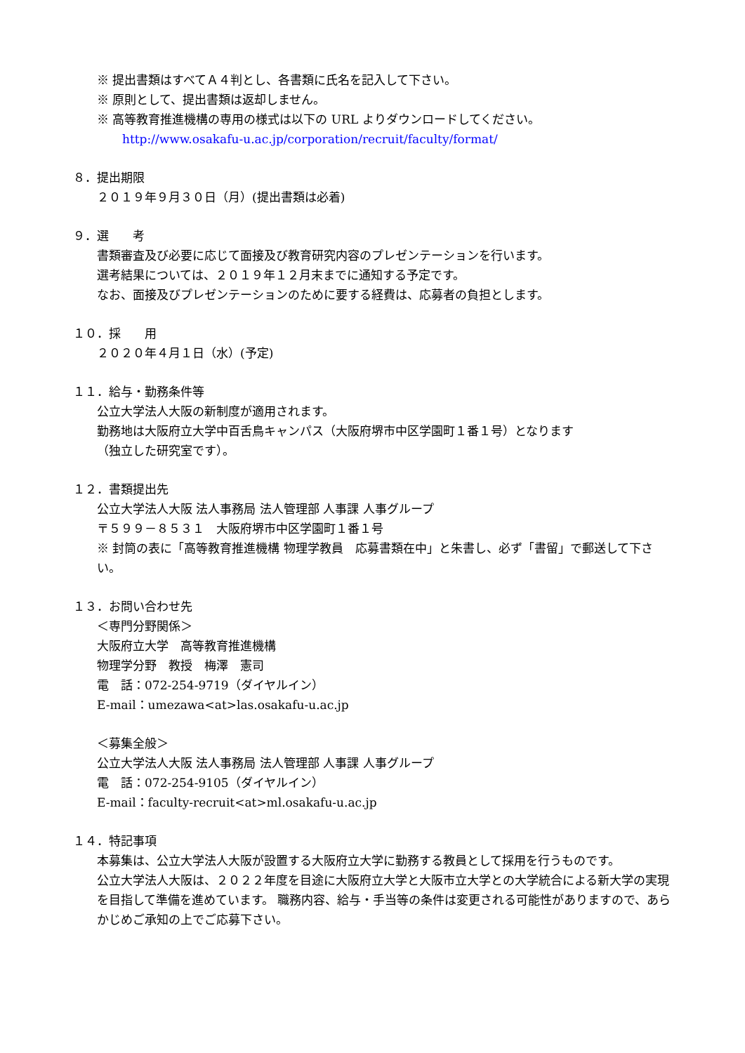※ 提出書類はすべてＡ４判とし、各書類に氏名を記入して下さい。
※ 原則として、提出書類は返却しません。
※ 高等教育推進機構の専用の様式は以下の URL よりダウンロードしてください。
http://www.osakafu-u.ac.jp/corporation/recruit/faculty/format/
８．提出期限
２０１９年９月３０日（月）(提出書類は必着)
９．選　　考
書類審査及び必要に応じて面接及び教育研究内容のプレゼンテーションを行います。
選考結果については、２０１９年１２月末までに通知する予定です。
なお、面接及びプレゼンテーションのために要する経費は、応募者の負担とします。
１０．採　　用
２０２０年４月１日（水）(予定)
１１．給与・勤務条件等
公立大学法人大阪の新制度が適用されます。
勤務地は大阪府立大学中百舌鳥キャンパス（大阪府堺市中区学園町１番１号）となります
（独立した研究室です）。
１２．書類提出先
公立大学法人大阪 法人事務局 法人管理部 人事課 人事グループ
〒５９９－８５３１　大阪府堺市中区学園町１番１号
※ 封筒の表に「高等教育推進機構 物理学教員　応募書類在中」と朱書し、必ず「書留」で郵送して下さい。
１３．お問い合わせ先
＜専門分野関係＞
大阪府立大学　高等教育推進機構
物理学分野　教授　梅澤　憲司
電　話：072-254-9719（ダイヤルイン）
E-mail：umezawa<at>las.osakafu-u.ac.jp
＜募集全般＞
公立大学法人大阪 法人事務局 法人管理部 人事課 人事グループ
電　話：072-254-9105（ダイヤルイン）
E-mail：faculty-recruit<at>ml.osakafu-u.ac.jp
１４．特記事項
本募集は、公立大学法人大阪が設置する大阪府立大学に勤務する教員として採用を行うものです。
公立大学法人大阪は、２０２２年度を目途に大阪府立大学と大阪市立大学との大学統合による新大学の実現を目指して準備を進めています。 職務内容、給与・手当等の条件は変更される可能性がありますので、あらかじめご承知の上でご応募下さい。